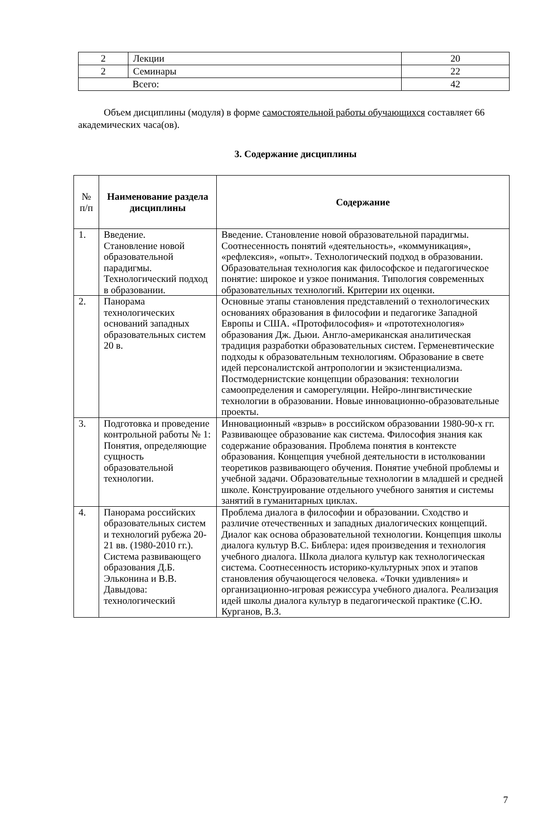| 2 | Лекции | 20 |
| 2 | Семинары | 22 |
| Всего: | | 42 |
Объем дисциплины (модуля) в форме самостоятельной работы обучающихся составляет 66 академических часа(ов).
3. Содержание дисциплины
| № п/п | Наименование раздела дисциплины | Содержание |
| --- | --- | --- |
| 1. | Введение. Становление новой образовательной парадигмы. Технологический подход в образовании. | Введение. Становление новой образовательной парадигмы. Соотнесенность понятий «деятельность», «коммуникация», «рефлексия», «опыт». Технологический подход в образовании. Образовательная технология как философское и педагогическое понятие: широкое и узкое понимания. Типология современных образовательных технологий. Критерии их оценки. |
| 2. | Панорама технологических оснований западных образовательных систем 20 в. | Основные этапы становления представлений о технологических основаниях образования в философии и педагогике Западной Европы и США. «Протофилософия» и «прототехнология» образования Дж. Дьюи. Англо-американская аналитическая традиция разработки образовательных систем. Герменевтические подходы к образовательным технологиям. Образование в свете идей персоналистской антропологии и экзистенциализма. Постмодернистские концепции образования: технологии самоопределения и саморегуляции. Нейро-лингвистические технологии в образовании. Новые инновационно-образовательные проекты. |
| 3. | Подготовка и проведение контрольной работы № 1: Понятия, определяющие сущность образовательной технологии. | Инновационный «взрыв» в российском образовании 1980-90-х гг. Развивающее образование как система. Философия знания как содержание образования. Проблема понятия в контексте образования. Концепция учебной деятельности в истолковании теоретиков развивающего обучения. Понятие учебной проблемы и учебной задачи. Образовательные технологии в младшей и средней школе. Конструирование отдельного учебного занятия и системы занятий в гуманитарных циклах. |
| 4. | Панорама российских образовательных систем и технологий рубежа 20-21 вв. (1980-2010 гг.). Система развивающего образования Д.Б. Эльконина и В.В. Давыдова: технологический | Проблема диалога в философии и образовании. Сходство и различие отечественных и западных диалогических концепций. Диалог как основа образовательной технологии. Концепция школы диалога культур В.С. Библера: идея произведения и технология учебного диалога. Школа диалога культур как технологическая система. Соотнесенность историко-культурных эпох и этапов становления обучающегося человека. «Точки удивления» и организационно-игровая режиссура учебного диалога. Реализация идей школы диалога культур в педагогической практике (С.Ю. Курганов, В.З. |
7